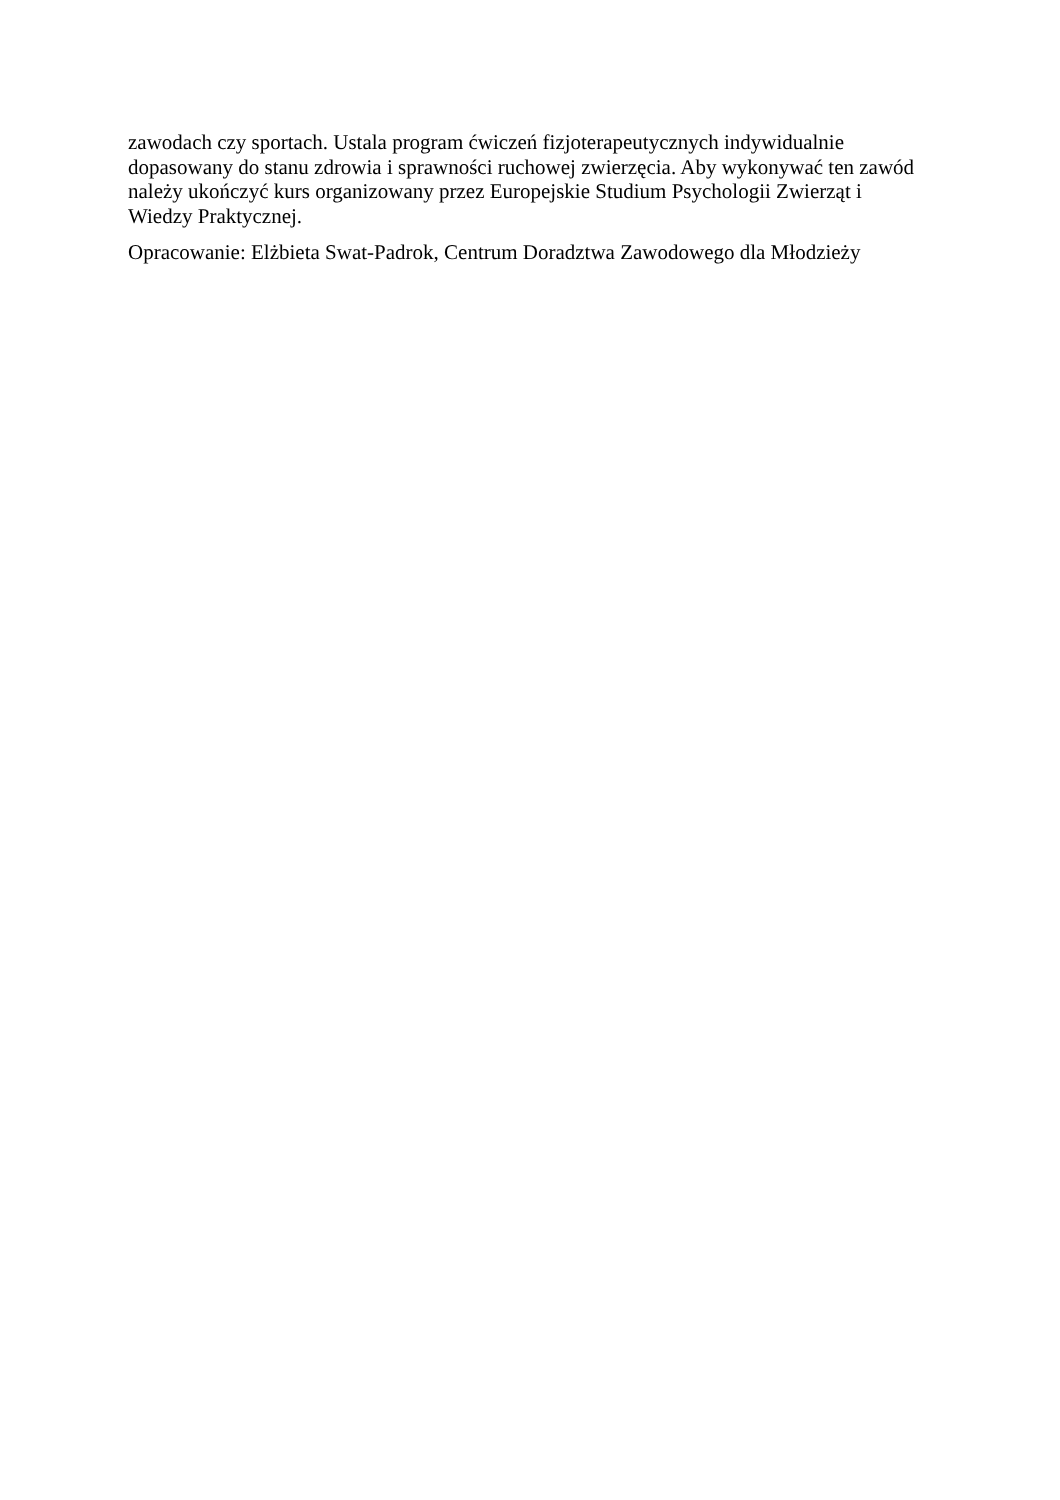zawodach czy sportach. Ustala program ćwiczeń fizjoterapeutycznych indywidualnie
dopasowany do stanu zdrowia i sprawności ruchowej zwierzęcia. Aby wykonywać ten zawód
należy ukończyć kurs organizowany przez Europejskie Studium Psychologii Zwierząt i
Wiedzy Praktycznej.
Opracowanie: Elżbieta Swat-Padrok, Centrum Doradztwa Zawodowego dla Młodzieży